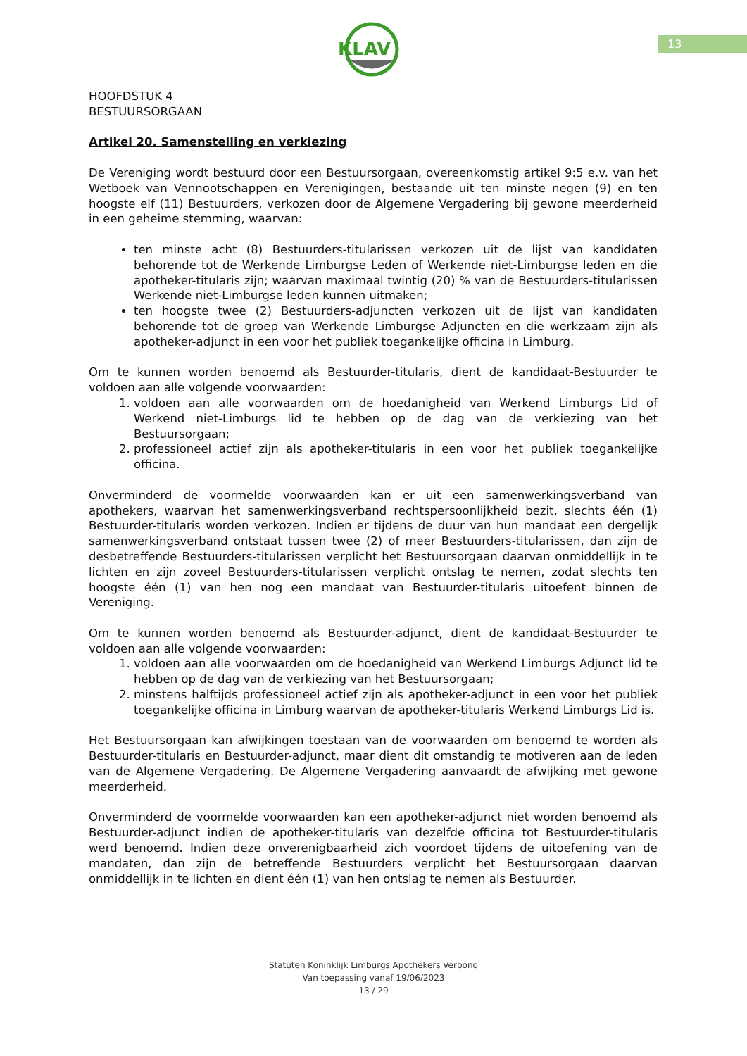KLAV
13
HOOFDSTUK 4
BESTUURSORGAAN
Artikel 20. Samenstelling en verkiezing
De Vereniging wordt bestuurd door een Bestuursorgaan, overeenkomstig artikel 9:5 e.v. van het Wetboek van Vennootschappen en Verenigingen, bestaande uit ten minste negen (9) en ten hoogste elf (11) Bestuurders, verkozen door de Algemene Vergadering bij gewone meerderheid in een geheime stemming, waarvan:
ten minste acht (8) Bestuurders-titularissen verkozen uit de lijst van kandidaten behorende tot de Werkende Limburgse Leden of Werkende niet-Limburgse leden en die apotheker-titularis zijn; waarvan maximaal twintig (20) % van de Bestuurders-titularissen Werkende niet-Limburgse leden kunnen uitmaken;
ten hoogste twee (2) Bestuurders-adjuncten verkozen uit de lijst van kandidaten behorende tot de groep van Werkende Limburgse Adjuncten en die werkzaam zijn als apotheker-adjunct in een voor het publiek toegankelijke officina in Limburg.
Om te kunnen worden benoemd als Bestuurder-titularis, dient de kandidaat-Bestuurder te voldoen aan alle volgende voorwaarden:
1. voldoen aan alle voorwaarden om de hoedanigheid van Werkend Limburgs Lid of Werkend niet-Limburgs lid te hebben op de dag van de verkiezing van het Bestuursorgaan;
2. professioneel actief zijn als apotheker-titularis in een voor het publiek toegankelijke officina.
Onverminderd de voormelde voorwaarden kan er uit een samenwerkingsverband van apothekers, waarvan het samenwerkingsverband rechtspersoonlijkheid bezit, slechts één (1) Bestuurder-titularis worden verkozen. Indien er tijdens de duur van hun mandaat een dergelijk samenwerkingsverband ontstaat tussen twee (2) of meer Bestuurders-titularissen, dan zijn de desbetreffende Bestuurders-titularissen verplicht het Bestuursorgaan daarvan onmiddellijk in te lichten en zijn zoveel Bestuurders-titularissen verplicht ontslag te nemen, zodat slechts ten hoogste één (1) van hen nog een mandaat van Bestuurder-titularis uitoefent binnen de Vereniging.
Om te kunnen worden benoemd als Bestuurder-adjunct, dient de kandidaat-Bestuurder te voldoen aan alle volgende voorwaarden:
1. voldoen aan alle voorwaarden om de hoedanigheid van Werkend Limburgs Adjunct lid te hebben op de dag van de verkiezing van het Bestuursorgaan;
2. minstens halftijds professioneel actief zijn als apotheker-adjunct in een voor het publiek toegankelijke officina in Limburg waarvan de apotheker-titularis Werkend Limburgs Lid is.
Het Bestuursorgaan kan afwijkingen toestaan van de voorwaarden om benoemd te worden als Bestuurder-titularis en Bestuurder-adjunct, maar dient dit omstandig te motiveren aan de leden van de Algemene Vergadering. De Algemene Vergadering aanvaardt de afwijking met gewone meerderheid.
Onverminderd de voormelde voorwaarden kan een apotheker-adjunct niet worden benoemd als Bestuurder-adjunct indien de apotheker-titularis van dezelfde officina tot Bestuurder-titularis werd benoemd. Indien deze onverenigbaarheid zich voordoet tijdens de uitoefening van de mandaten, dan zijn de betreffende Bestuurders verplicht het Bestuursorgaan daarvan onmiddellijk in te lichten en dient één (1) van hen ontslag te nemen als Bestuurder.
Statuten Koninklijk Limburgs Apothekers Verbond
Van toepassing vanaf 19/06/2023
13 / 29